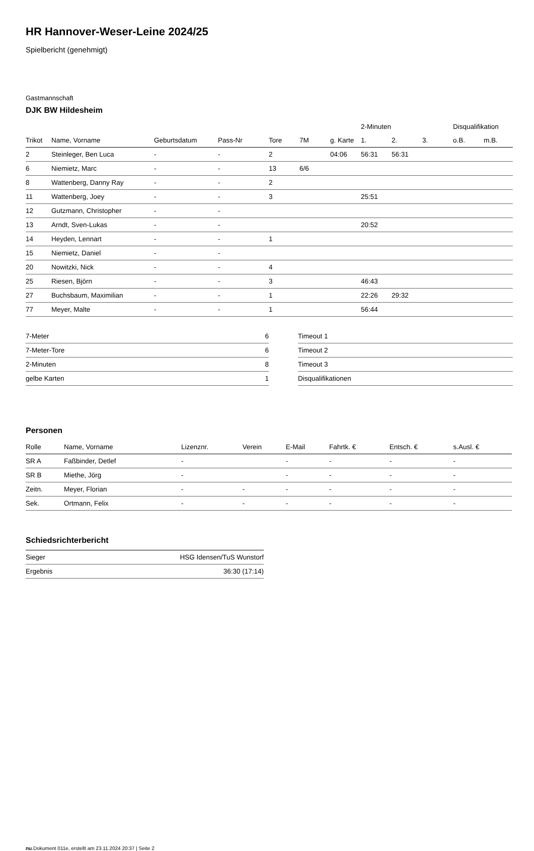HR Hannover-Weser-Leine 2024/25
Spielbericht (genehmigt)
Gastmannschaft
DJK BW Hildesheim
| | | | | | | | 2-Minuten | | | Disqualifikation | |
| --- | --- | --- | --- | --- | --- | --- | --- | --- | --- | --- | --- |
| Trikot | Name, Vorname | Geburtsdatum | Pass-Nr | Tore | 7M | g. Karte | 1. | 2. | 3. | o.B. | m.B. |
| 2 | Steinleger, Ben Luca | - | - | 2 | | 04:06 | 56:31 | 56:31 | | | |
| 6 | Niemietz, Marc | - | - | 13 | 6/6 | | | | | | |
| 8 | Wattenberg, Danny Ray | - | - | 2 | | | | | | | |
| 11 | Wattenberg, Joey | - | - | 3 | | | 25:51 | | | | |
| 12 | Gutzmann, Christopher | - | - | | | | | | | | |
| 13 | Arndt, Sven-Lukas | - | - | | | | 20:52 | | | | |
| 14 | Heyden, Lennart | - | - | 1 | | | | | | | |
| 15 | Niemietz, Daniel | - | - | | | | | | | | |
| 20 | Nowitzki, Nick | - | - | 4 | | | | | | | |
| 25 | Riesen, Björn | - | - | 3 | | | 46:43 | | | | |
| 27 | Buchsbaum, Maximilian | - | - | 1 | | | 22:26 | 29:32 | | | |
| 77 | Meyer, Malte | - | - | 1 | | | 56:44 | | | | |
| 7-Meter | 6 |
| 7-Meter-Tore | 6 |
| 2-Minuten | 8 |
| gelbe Karten | 1 |
| Timeout 1 |
| Timeout 2 |
| Timeout 3 |
| Disqualifikationen |
Personen
| Rolle | Name, Vorname | Lizenznr. | Verein | E-Mail | Fahrtk. € | Entsch. € | s.Ausl. € |
| --- | --- | --- | --- | --- | --- | --- | --- |
| SR A | Faßbinder, Detlef | - | | - | - | - | - |
| SR B | Miethe, Jörg | - | | - | - | - | - |
| Zeitn. | Meyer, Florian | - | - | - | - | - | - |
| Sek. | Ortmann, Felix | - | - | - | - | - | - |
Schiedsrichterbericht
| Sieger | HSG Idensen/TuS Wunstorf |
| Ergebnis | 36:30 (17:14) |
nu.Dokument 011e, erstellt am 23.11.2024 20:37 | Seite 2